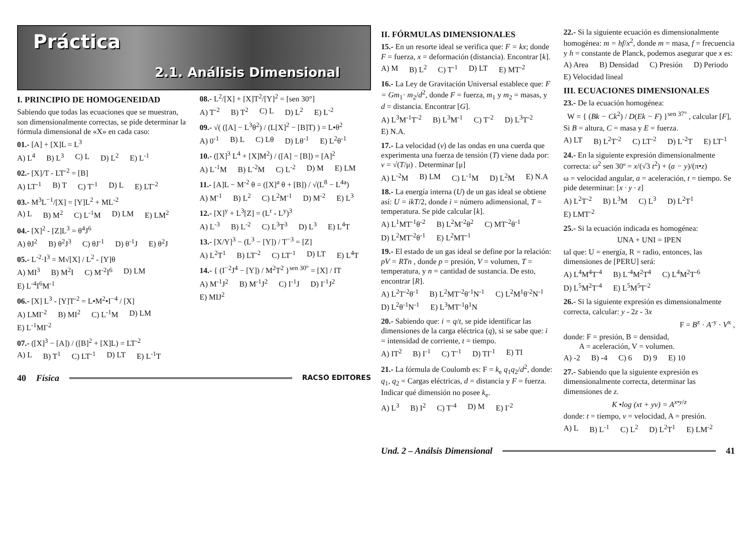Práctica
2.1. Análisis Dimensional
I. PRINCIPIO DE HOMOGENEIDAD
Sabiendo que todas las ecuaciones que se muestran, son dimensionalmente correctas, se pide determinar la fórmula dimensional de «X» en cada caso:
01.- [A] + [X]L = L<sup>3</sup>
A) L<sup>4</sup> B) L<sup>3</sup> C) L D) L<sup>2</sup> E) L<sup>-1</sup>
02.- [X]/T - LT<sup>-2</sup> = [B]
A) LT<sup>-1</sup> B) T C) T<sup>-1</sup> D) L E) LT<sup>-2</sup>
03.- M<sup>3</sup>L<sup>−1</sup>/[X] = [Y]L<sup>2</sup> + ML<sup>-2</sup>
A) L B) M<sup>2</sup> C) L<sup>-1</sup>M D) LM E) LM<sup>2</sup>
04.- [X]<sup>2</sup> - [Z]L<sup>3</sup> = θ<sup>4</sup>J<sup>6</sup>
A) θJ<sup>2</sup> B) θ<sup>2</sup>J<sup>3</sup> C) θJ<sup>-1</sup> D) θ<sup>-1</sup>J E) θ<sup>2</sup>J
05.- L<sup>-2</sup>·I<sup>3</sup> = M√[X] / L<sup>2</sup> - [Y]θ
A) MI<sup>3</sup> B) M<sup>2</sup>I C) M<sup>-2</sup>I<sup>6</sup> D) LM E) L<sup>-4</sup>I<sup>6</sup>M<sup>-1</sup>
06.- [X] L<sup>3</sup> - [Y]T<sup>-2</sup> = L•M<sup>2</sup>•I<sup>−4</sup> / [X]
A) LMI<sup>-2</sup> B) MI<sup>2</sup> C) L<sup>-1</sup>M D) LM E) L<sup>-1</sup>MI<sup>-2</sup>
07.- ([X]<sup>3</sup> − [A]) / ([B]<sup>2</sup> + [X]L) = LT<sup>-2</sup>
A) L B) T<sup>1</sup> C) LT<sup>-1</sup> D) LT E) L<sup>-1</sup>T
08.- L<sup>2</sup>/[X] + [X]T<sup>2</sup>/[Y]<sup>2</sup> = [sen 30°]
A) T<sup>-2</sup> B) T<sup>2</sup> C) L D) L<sup>2</sup> E) L<sup>-2</sup>
09.- √( ([A] − L<sup>3</sup>θ<sup>2</sup>) / (L[X]<sup>2</sup> − [B]T) ) = L•θ<sup>2</sup>
A) 0<sup>-1</sup> B) L C) Lθ D) Lθ<sup>-1</sup> E) L<sup>2</sup>θ<sup>-1</sup>
10.- ([X]<sup>3</sup> L<sup>4</sup> + [X]M<sup>2</sup>) / ([A] − [B]) = [A]<sup>2</sup>
A) L<sup>-1</sup>M B) L<sup>-2</sup>M C) L<sup>-2</sup> D) M E) LM
11.- [A]L − M<sup>-2</sup> θ = ([X]<sup>a</sup> θ + [B]) / √(L<sup>8</sup> − L<sup>4a</sup>)
A) M<sup>-1</sup> B) L<sup>2</sup> C) L<sup>2</sup>M<sup>-1</sup> D) M<sup>-2</sup> E) L<sup>3</sup>
12.- [X]<sup>y</sup> + L<sup>3</sup>[Z] = (L<sup>r</sup> - L<sup>y</sup>)<sup>3</sup>
A) L<sup>-3</sup> B) L<sup>-2</sup> C) L<sup>3</sup>T<sup>3</sup> D) L<sup>3</sup> E) L<sup>4</sup>T
13.- [X/Y]<sup>3</sup> − (L<sup>3</sup> − [Y]) / T<sup>−3</sup> = [Z]
A) L<sup>2</sup>T<sup>1</sup> B) LT<sup>-2</sup> C) LT<sup>-1</sup> D) LT E) L<sup>4</sup>T
14.- { (I<sup>−2</sup>J<sup>4</sup> − [Y]) / M<sup>2</sup>T<sup>2</sup> }<sup>sen 30°</sup> = [X] / IT
A) M<sup>-1</sup>J<sup>2</sup> B) M<sup>-1</sup>J<sup>2</sup> C) I<sup>-1</sup>J D) I<sup>-1</sup>J<sup>2</sup> E) MIJ<sup>2</sup>
40 Física
RACSO EDITORES
II. FÓRMULAS DIMENSIONALES
15.- En un resorte ideal se verifica que: F = kx; donde F = fuerza, x = deformación (distancia). Encontrar [k].
A) M B) L<sup>2</sup> C) T<sup>-1</sup> D) LT E) MT<sup>-2</sup>
16.- La Ley de Gravitación Universal establece que: F = Gm<sub>1</sub>· m<sub>2</sub>/d<sup>2</sup>, donde F = fuerza, m<sub>1</sub> y m<sub>2</sub> = masas, y d = distancia. Encontrar [G].
A) L<sup>3</sup>M<sup>-1</sup>T<sup>-2</sup> B) L<sup>3</sup>M<sup>-1</sup> C) T<sup>-2</sup> D) L<sup>3</sup>T<sup>-2</sup> E) N.A.
17.- La velocidad (v) de las ondas en una cuerda que experimenta una fuerza de tensión (T) viene dada por: v = √(T/μ) . Determinar [μ]
A) L<sup>-2</sup>M B) LM C) L<sup>-1</sup>M D) L<sup>2</sup>M E) N.A
18.- La energía interna (U) de un gas ideal se obtiene así: U = ikT/2, donde i = número adimensional, T = temperatura. Se pide calcular [k].
A) L<sup>1</sup>MT<sup>-1</sup>θ<sup>-2</sup> B) L<sup>2</sup>M<sup>-2</sup>θ<sup>2</sup> C) MT<sup>-2</sup>θ<sup>-1</sup> D) L<sup>2</sup>MT<sup>-2</sup>θ<sup>-1</sup> E) L<sup>2</sup>MT<sup>-1</sup>
19.- El estado de un gas ideal se define por la relación: pV = RTn , donde p = presión, V = volumen, T = temperatura, y n = cantidad de sustancia. De esto, encontrar [R].
A) L<sup>2</sup>T<sup>-2</sup>θ<sup>-1</sup> B) L<sup>2</sup>MT<sup>-2</sup>θ<sup>-1</sup>N<sup>-1</sup> C) L<sup>2</sup>M<sup>1</sup>θ<sup>-2</sup>N<sup>-1</sup> D) L<sup>2</sup>θ<sup>-1</sup>N<sup>-1</sup> E) L<sup>3</sup>MT<sup>-1</sup>θ<sup>1</sup>N
20.- Sabiendo que: i = q/t, se pide identificar las dimensiones de la carga eléctrica (q), si se sabe que: i = intensidad de corriente, t = tiempo.
A) IT<sup>2</sup> B) I<sup>-1</sup> C) T<sup>-1</sup> D) TI<sup>-1</sup> E) TI
21.- La fórmula de Coulomb es: F = k<sub>e</sub> q<sub>1</sub>q<sub>2</sub>/d<sup>2</sup>, donde: q<sub>1</sub>, q<sub>2</sub> = Cargas eléctricas, d = distancia y F = fuerza. Indicar qué dimensión no posee k<sub>e</sub>.
A) L<sup>3</sup> B) I<sup>2</sup> C) T<sup>-4</sup> D) M E) I<sup>-2</sup>
22.- Si la siguiente ecuación es dimensionalmente homogénea: m = hf/x<sup>2</sup>, donde m = masa, f = frecuencia y h = constante de Planck, podemos asegurar que x es:
A) Area B) Densidad C) Presión D) Periodo E) Velocidad lineal
III. ECUACIONES DIMENSIONALES
23.- De la ecuación homogénea:
W = { (Bk − Ck<sup>2</sup>) / D(Ek − F) }<sup>sen 37°</sup> , calcular [F],
Si B = altura, C = masa y E = fuerza.
A) LT B) L<sup>2</sup>T<sup>-2</sup> C) LT<sup>-2</sup> D) L<sup>-2</sup>T E) LT<sup>-1</sup>
24.- En la siguiente expresión dimensionalmente correcta: ω<sup>2</sup> sen 30º = x/(√3 t<sup>2</sup>) + (a − y)/(π•z)
ω = velocidad angular, a = aceleración, t = tiempo. Se pide determinar: [x · y · z]
A) L<sup>2</sup>T<sup>-2</sup> B) L<sup>3</sup>M C) L<sup>3</sup> D) L<sup>2</sup>T<sup>1</sup> E) LMT<sup>-2</sup>
25.- Si la ecuación indicada es homogénea:
UNA + UNI = IPEN
tal que: U = energía, R = radio, entonces, las dimensiones de [PERU] será:
A) L<sup>4</sup>M<sup>4</sup>T<sup>-4</sup> B) L<sup>-4</sup>M<sup>2</sup>T<sup>4</sup> C) L<sup>4</sup>M<sup>2</sup>T<sup>-6</sup> D) L<sup>5</sup>M<sup>2</sup>T<sup>-4</sup> E) L<sup>5</sup>M<sup>5</sup>T<sup>-2</sup>
26.- Si la siguiente expresión es dimensionalmente correcta, calcular: y - 2z - 3x
F = B<sup>z</sup> · A<sup>-y</sup> · V<sup>x</sup> ,
donde: F = presión, B = densidad,
A = aceleración, V = volumen.
A) -2 B) -4 C) 6 D) 9 E) 10
27.- Sabiendo que la siguiente expresión es dimensionalmente correcta, determinar las dimensiones de z.
K •log (xt + yv) = A<sup>x•y/z</sup>
donde: t = tiempo, v = velocidad, A = presión.
A) L B) L<sup>-1</sup> C) L<sup>2</sup> D) L<sup>2</sup>T<sup>1</sup> E) LM<sup>-2</sup>
Und. 2 – Análsis Dimensional 41